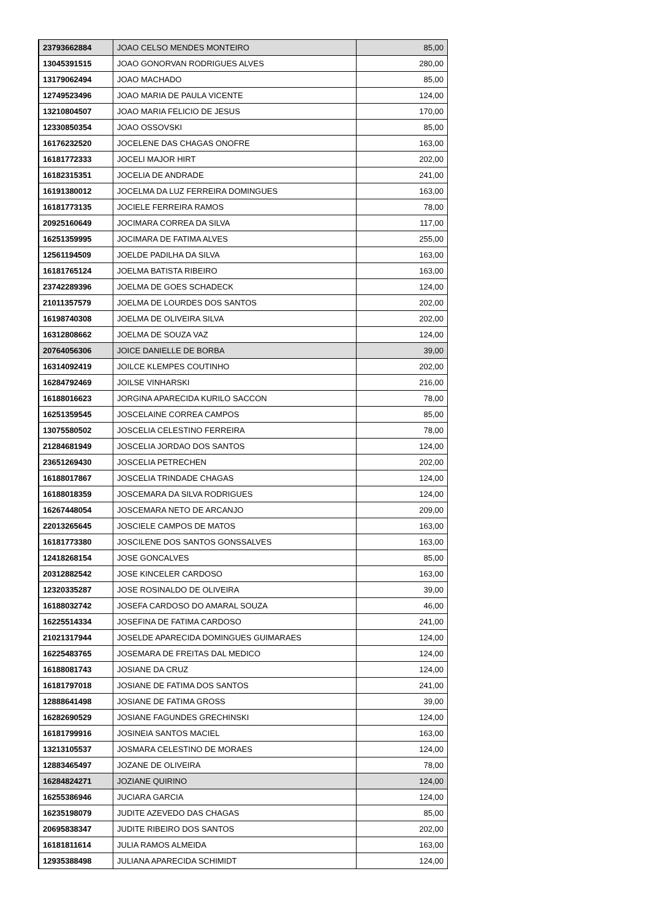| 23793662884 | JOAO CELSO MENDES MONTEIRO | 85,00 |
| 13045391515 | JOAO GONORVAN RODRIGUES ALVES | 280,00 |
| 13179062494 | JOAO MACHADO | 85,00 |
| 12749523496 | JOAO MARIA DE PAULA VICENTE | 124,00 |
| 13210804507 | JOAO MARIA FELICIO DE JESUS | 170,00 |
| 12330850354 | JOAO OSSOVSKI | 85,00 |
| 16176232520 | JOCELENE DAS CHAGAS ONOFRE | 163,00 |
| 16181772333 | JOCELI MAJOR HIRT | 202,00 |
| 16182315351 | JOCELIA DE ANDRADE | 241,00 |
| 16191380012 | JOCELMA DA LUZ FERREIRA DOMINGUES | 163,00 |
| 16181773135 | JOCIELE FERREIRA RAMOS | 78,00 |
| 20925160649 | JOCIMARA CORREA DA SILVA | 117,00 |
| 16251359995 | JOCIMARA DE FATIMA ALVES | 255,00 |
| 12561194509 | JOELDE PADILHA DA SILVA | 163,00 |
| 16181765124 | JOELMA BATISTA RIBEIRO | 163,00 |
| 23742289396 | JOELMA DE GOES SCHADECK | 124,00 |
| 21011357579 | JOELMA DE LOURDES DOS SANTOS | 202,00 |
| 16198740308 | JOELMA DE OLIVEIRA SILVA | 202,00 |
| 16312808662 | JOELMA DE SOUZA VAZ | 124,00 |
| 20764056306 | JOICE DANIELLE DE BORBA | 39,00 |
| 16314092419 | JOILCE KLEMPES COUTINHO | 202,00 |
| 16284792469 | JOILSE VINHARSKI | 216,00 |
| 16188016623 | JORGINA APARECIDA KURILO SACCON | 78,00 |
| 16251359545 | JOSCELAINE CORREA CAMPOS | 85,00 |
| 13075580502 | JOSCELIA CELESTINO FERREIRA | 78,00 |
| 21284681949 | JOSCELIA JORDAO DOS SANTOS | 124,00 |
| 23651269430 | JOSCELIA PETRECHEN | 202,00 |
| 16188017867 | JOSCELIA TRINDADE CHAGAS | 124,00 |
| 16188018359 | JOSCEMARA DA SILVA RODRIGUES | 124,00 |
| 16267448054 | JOSCEMARA NETO DE ARCANJO | 209,00 |
| 22013265645 | JOSCIELE CAMPOS DE MATOS | 163,00 |
| 16181773380 | JOSCILENE DOS SANTOS GONSSALVES | 163,00 |
| 12418268154 | JOSE GONCALVES | 85,00 |
| 20312882542 | JOSE KINCELER CARDOSO | 163,00 |
| 12320335287 | JOSE ROSINALDO DE OLIVEIRA | 39,00 |
| 16188032742 | JOSEFA CARDOSO DO AMARAL SOUZA | 46,00 |
| 16225514334 | JOSEFINA DE FATIMA CARDOSO | 241,00 |
| 21021317944 | JOSELDE APARECIDA DOMINGUES GUIMARAES | 124,00 |
| 16225483765 | JOSEMARA DE FREITAS DAL MEDICO | 124,00 |
| 16188081743 | JOSIANE DA CRUZ | 124,00 |
| 16181797018 | JOSIANE DE FATIMA DOS SANTOS | 241,00 |
| 12888641498 | JOSIANE DE FATIMA GROSS | 39,00 |
| 16282690529 | JOSIANE FAGUNDES GRECHINSKI | 124,00 |
| 16181799916 | JOSINEIA SANTOS MACIEL | 163,00 |
| 13213105537 | JOSMARA CELESTINO DE MORAES | 124,00 |
| 12883465497 | JOZANE DE OLIVEIRA | 78,00 |
| 16284824271 | JOZIANE QUIRINO | 124,00 |
| 16255386946 | JUCIARA GARCIA | 124,00 |
| 16235198079 | JUDITE AZEVEDO DAS CHAGAS | 85,00 |
| 20695838347 | JUDITE RIBEIRO DOS SANTOS | 202,00 |
| 16181811614 | JULIA RAMOS ALMEIDA | 163,00 |
| 12935388498 | JULIANA APARECIDA SCHIMIDT | 124,00 |